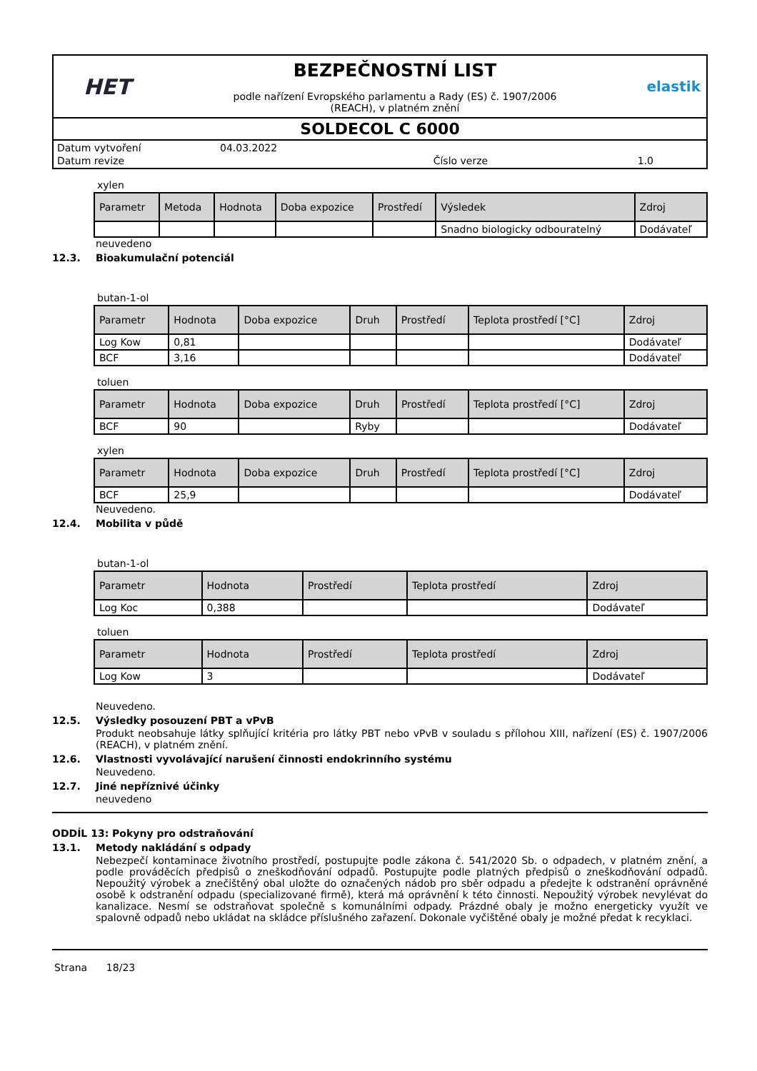HET
BEZPEČNOSTNÍ LIST
podle nařízení Evropského parlamentu a Rady (ES) č. 1907/2006
(REACH), v platném znění
elastik
SOLDECOL C 6000
| Datum vytvoření | 04.03.2022 | | |
| Datum revize | | Číslo verze | 1.0 |
xylen
| Parametr | Metoda | Hodnota | Doba expozice | Prostředí | Výsledek | Zdroj |
| --- | --- | --- | --- | --- | --- | --- |
| | | | | | Snadno biologicky odbouratelný | Dodávateľ |
neuvedeno
12.3. Bioakumulační potenciál
butan-1-ol
| Parametr | Hodnota | Doba expozice | Druh | Prostředí | Teplota prostředí [°C] | Zdroj |
| --- | --- | --- | --- | --- | --- | --- |
| Log Kow | 0,81 | | | | | Dodávateľ |
| BCF | 3,16 | | | | | Dodávateľ |
toluen
| Parametr | Hodnota | Doba expozice | Druh | Prostředí | Teplota prostředí [°C] | Zdroj |
| --- | --- | --- | --- | --- | --- | --- |
| BCF | 90 | | Ryby | | | Dodávateľ |
xylen
| Parametr | Hodnota | Doba expozice | Druh | Prostředí | Teplota prostředí [°C] | Zdroj |
| --- | --- | --- | --- | --- | --- | --- |
| BCF | 25,9 | | | | | Dodávateľ |
Neuvedeno.
12.4. Mobilita v půdě
butan-1-ol
| Parametr | Hodnota | Prostředí | Teplota prostředí | Zdroj |
| --- | --- | --- | --- | --- |
| Log Koc | 0,388 | | | Dodávateľ |
toluen
| Parametr | Hodnota | Prostředí | Teplota prostředí | Zdroj |
| --- | --- | --- | --- | --- |
| Log Kow | 3 | | | Dodávateľ |
Neuvedeno.
12.5. Výsledky posouzení PBT a vPvB
Produkt neobsahuje látky splňující kritéria pro látky PBT nebo vPvB v souladu s přílohou XIII, nařízení (ES) č. 1907/2006 (REACH), v platném znění.
12.6. Vlastnosti vyvolávající narušení činnosti endokrinního systému
Neuvedeno.
12.7. Jiné nepříznivé účinky
neuvedeno
ODDÍL 13: Pokyny pro odstraňování
13.1. Metody nakládání s odpady
Nebezpečí kontaminace životního prostředí, postupujte podle zákona č. 541/2020 Sb. o odpadech, v platném znění, a podle prováděcích předpisů o zneškodňování odpadů. Postupujte podle platných předpisů o zneškodňování odpadů. Nepoužitý výrobek a znečištěný obal uložte do označených nádob pro sběr odpadu a předejte k odstranění oprávněné osobě k odstranění odpadu (specializované firmě), která má oprávnění k této činnosti. Nepoužitý výrobek nevylévat do kanalizace. Nesmí se odstraňovat společně s komunálními odpady. Prázdné obaly je možno energeticky využít ve spalovně odpadů nebo ukládat na skládce příslušného zařazení. Dokonale vyčištěné obaly je možné předat k recyklaci.
Strana 18/23